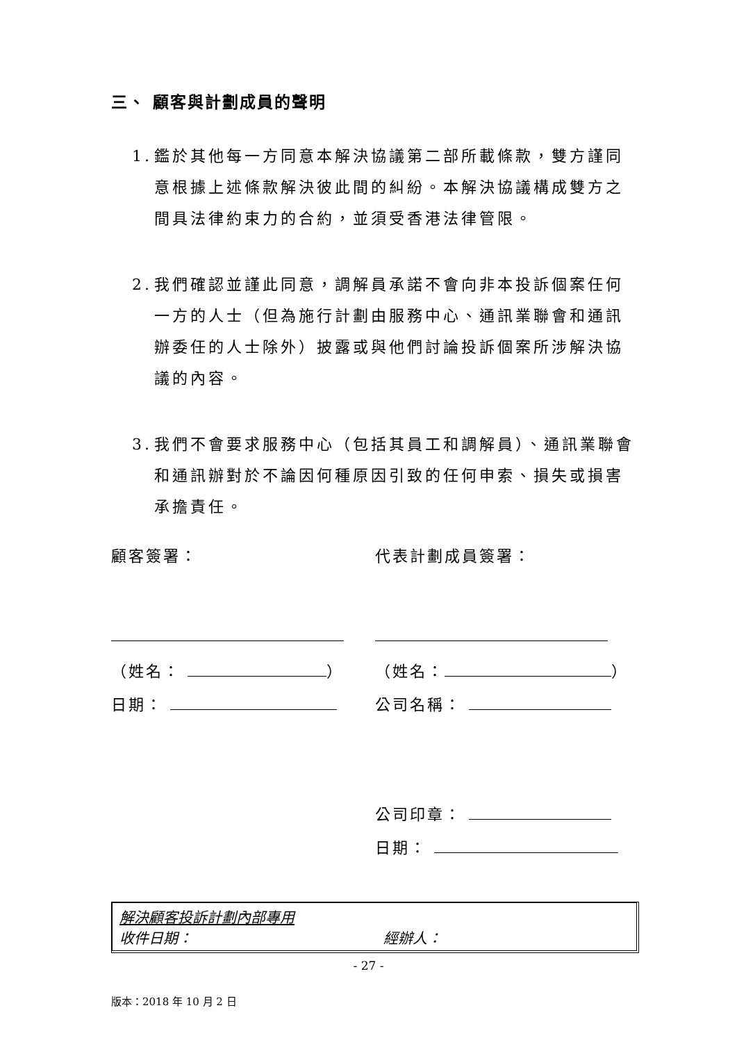三、 顧客與計劃成員的聲明
1.
鑑於其他每一方同意本解決協議第二部所載條款，雙方謹同意根據上述條款解決彼此間的糾紛。本解決協議構成雙方之間具法律約束力的合約，並須受香港法律管限。
2.
我們確認並謹此同意，調解員承諾不會向非本投訴個案任何一方的人士（但為施行計劃由服務中心、通訊業聯會和通訊辦委任的人士除外）披露或與他們討論投訴個案所涉解決協議的內容。
3.
我們不會要求服務中心（包括其員工和調解員）、通訊業聯會和通訊辦對於不論因何種原因引致的任何申索、損失或損害承擔責任。
顧客簽署：
（姓名： ）
日期：
代表計劃成員簽署：
（姓名： ）
公司名稱：
公司印章：
日期：
解決顧客投訴計劃內部專用
收件日期： 經辦人：
- 27 -
版本：2018 年 10 月 2 日